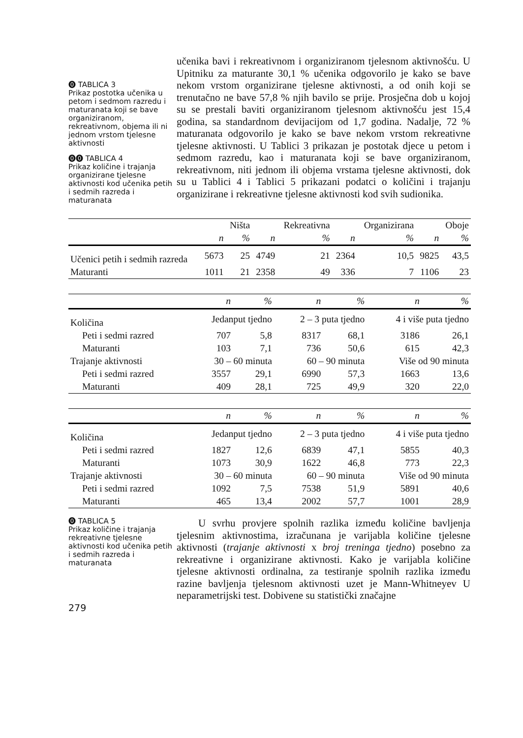⓿ TABLICA 3
Prikaz postotka učenika u petom i sedmom razredu i maturanata koji se bave organiziranom, rekreativnom, objema ili ni jednom vrstom tjelesne aktivnosti
⓿⓿ TABLICA 4
Prikaz količine i trajanja organizirane tjelesne aktivnosti kod učenika petih i sedmih razreda i maturanata
učenika bavi i rekreativnom i organiziranom tjelesnom aktivnošću. U Upitniku za maturante 30,1 % učenika odgovorilo je kako se bave nekom vrstom organizirane tjelesne aktivnosti, a od onih koji se trenutačno ne bave 57,8 % njih bavilo se prije. Prosječna dob u kojoj su se prestali baviti organiziranom tjelesnom aktivnošću jest 15,4 godina, sa standardnom devijacijom od 1,7 godina. Nadalje, 72 % maturanata odgovorilo je kako se bave nekom vrstom rekreativne tjelesne aktivnosti. U Tablici 3 prikazan je postotak djece u petom i sedmom razredu, kao i maturanata koji se bave organiziranom, rekreativnom, niti jednom ili objema vrstama tjelesne aktivnosti, dok su u Tablici 4 i Tablici 5 prikazani podatci o količini i trajanju organizirane i rekreativne tjelesne aktivnosti kod svih sudionika.
| | | Ništa | | Rekreativna | | Organizirana | | Oboje |
| --- | --- | --- | --- | --- | --- | --- | --- | --- |
| | n | % | n | % | n | % | n | % |
| Učenici petih i sedmih razreda | 5673 | 25 | 4749 | 21 | 2364 | 10,5 | 9825 | 43,5 |
| Maturanti | 1011 | 21 | 2358 | 49 | 336 | 7 | 1106 | 23 |
| | n | % | n | % | n | % |
| --- | --- | --- | --- | --- | --- | --- |
| Količina | Jedanput tjedno | | 2 – 3 puta tjedno | | 4 i više puta tjedno | |
| Peti i sedmi razred | 707 | 5,8 | 8317 | 68,1 | 3186 | 26,1 |
| Maturanti | 103 | 7,1 | 736 | 50,6 | 615 | 42,3 |
| Trajanje aktivnosti | 30 – 60 minuta | | 60 – 90 minuta | | Više od 90 minuta | |
| Peti i sedmi razred | 3557 | 29,1 | 6990 | 57,3 | 1663 | 13,6 |
| Maturanti | 409 | 28,1 | 725 | 49,9 | 320 | 22,0 |
| | n | % | n | % | n | % |
| --- | --- | --- | --- | --- | --- | --- |
| Količina | Jedanput tjedno | | 2 – 3 puta tjedno | | 4 i više puta tjedno | |
| Peti i sedmi razred | 1827 | 12,6 | 6839 | 47,1 | 5855 | 40,3 |
| Maturanti | 1073 | 30,9 | 1622 | 46,8 | 773 | 22,3 |
| Trajanje aktivnosti | 30 – 60 minuta | | 60 – 90 minuta | | Više od 90 minuta | |
| Peti i sedmi razred | 1092 | 7,5 | 7538 | 51,9 | 5891 | 40,6 |
| Maturanti | 465 | 13,4 | 2002 | 57,7 | 1001 | 28,9 |
⓿ TABLICA 5
Prikaz količine i trajanja rekreativne tjelesne aktivnosti kod učenika petih i sedmih razreda i maturanata
279
U svrhu provjere spolnih razlika između količine bavljenja tjelesnim aktivnostima, izračunana je varijabla količine tjelesne aktivnosti (trajanje aktivnosti x broj treninga tjedno) posebno za rekreativne i organizirane aktivnosti. Kako je varijabla količine tjelesne aktivnosti ordinalna, za testiranje spolnih razlika između razine bavljenja tjelesnom aktivnosti uzet je Mann-Whitneyev U neparametrijski test. Dobivene su statistički značajne